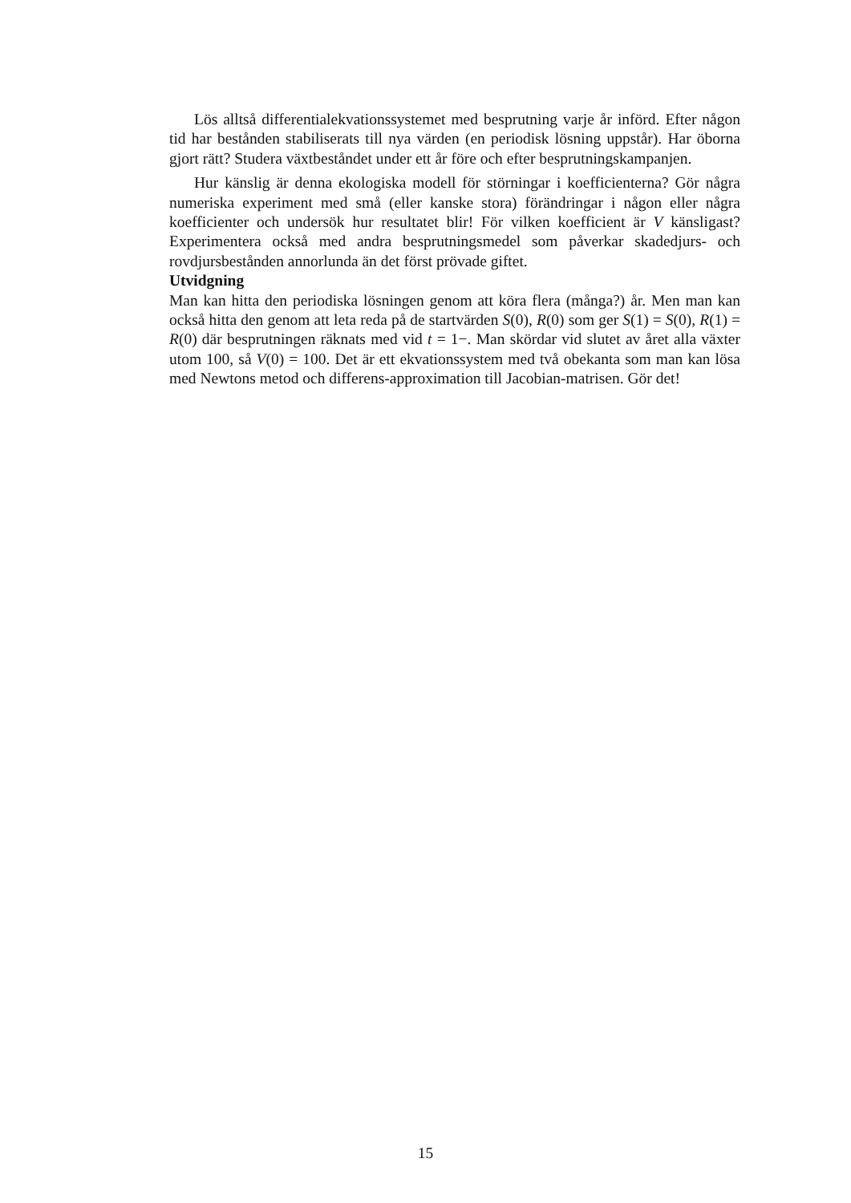Lös alltså differentialekvationssystemet med besprutning varje år införd. Efter någon tid har bestånden stabiliserats till nya värden (en periodisk lösning uppstår). Har öborna gjort rätt? Studera växtbeståndet under ett år före och efter besprutningskampanjen.
Hur känslig är denna ekologiska modell för störningar i koefficienterna? Gör några numeriska experiment med små (eller kanske stora) förändringar i någon eller några koefficienter och undersök hur resultatet blir! För vilken koefficient är V känsligast? Experimentera också med andra besprutningsmedel som påverkar skadedjurs- och rovdjursbestånden annorlunda än det först prövade giftet.
Utvidgning
Man kan hitta den periodiska lösningen genom att köra flera (många?) år. Men man kan också hitta den genom att leta reda på de startvärden S(0), R(0) som ger S(1) = S(0), R(1) = R(0) där besprutningen räknats med vid t = 1−. Man skördar vid slutet av året alla växter utom 100, så V(0) = 100. Det är ett ekvationssystem med två obekanta som man kan lösa med Newtons metod och differens-approximation till Jacobian-matrisen. Gör det!
15